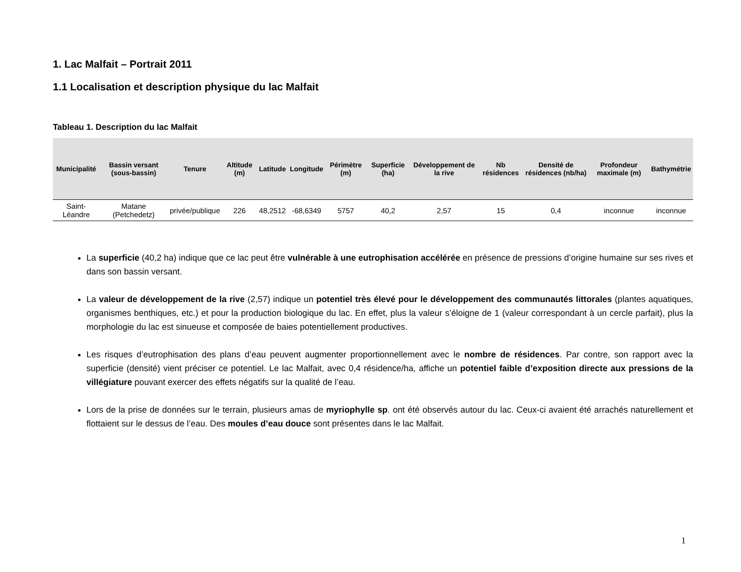1. Lac Malfait – Portrait 2011
1.1 Localisation et description physique du lac Malfait
Tableau 1. Description du lac Malfait
| Municipalité | Bassin versant (sous-bassin) | Tenure | Altitude (m) | Latitude | Longitude | Périmètre (m) | Superficie (ha) | Développement de la rive | Nb résidences | Densité de résidences (nb/ha) | Profondeur maximale (m) | Bathymétrie |
| --- | --- | --- | --- | --- | --- | --- | --- | --- | --- | --- | --- | --- |
| Saint-Léandre | Matane (Petchedetz) | privée/publique | 226 | 48,2512 | -68,6349 | 5757 | 40,2 | 2,57 | 15 | 0,4 | inconnue | inconnue |
La superficie (40,2 ha) indique que ce lac peut être vulnérable à une eutrophisation accélérée en présence de pressions d’origine humaine sur ses rives et dans son bassin versant.
La valeur de développement de la rive (2,57) indique un potentiel très élevé pour le développement des communautés littorales (plantes aquatiques, organismes benthiques, etc.) et pour la production biologique du lac. En effet, plus la valeur s’éloigne de 1 (valeur correspondant à un cercle parfait), plus la morphologie du lac est sinueuse et composée de baies potentiellement productives.
Les risques d’eutrophisation des plans d’eau peuvent augmenter proportionnellement avec le nombre de résidences. Par contre, son rapport avec la superficie (densité) vient préciser ce potentiel. Le lac Malfait, avec 0,4 résidence/ha, affiche un potentiel faible d’exposition directe aux pressions de la villégiature pouvant exercer des effets négatifs sur la qualité de l’eau.
Lors de la prise de données sur le terrain, plusieurs amas de myriophylle sp. ont été observés autour du lac. Ceux-ci avaient été arrachés naturellement et flottaient sur le dessus de l’eau. Des moules d’eau douce sont présentes dans le lac Malfait.
1